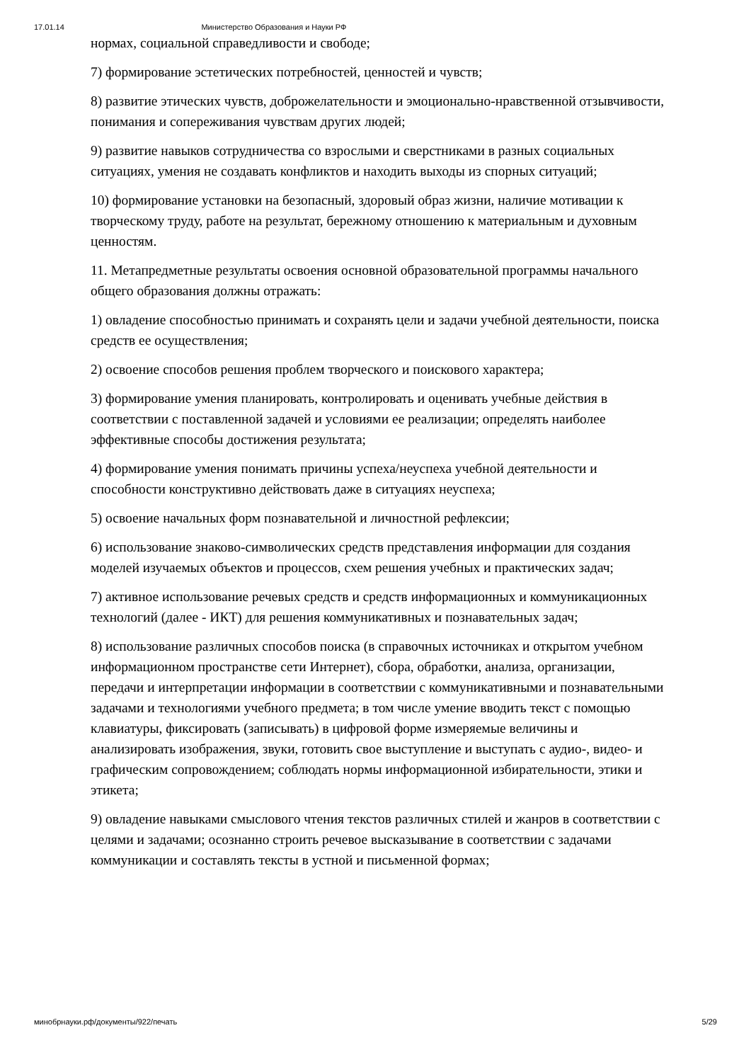17.01.14 Министерство Образования и Науки РФ
нормах, социальной справедливости и свободе;
7) формирование эстетических потребностей, ценностей и чувств;
8) развитие этических чувств, доброжелательности и эмоционально-нравственной отзывчивости, понимания и сопереживания чувствам других людей;
9) развитие навыков сотрудничества со взрослыми и сверстниками в разных социальных ситуациях, умения не создавать конфликтов и находить выходы из спорных ситуаций;
10) формирование установки на безопасный, здоровый образ жизни, наличие мотивации к творческому труду, работе на результат, бережному отношению к материальным и духовным ценностям.
11. Метапредметные результаты освоения основной образовательной программы начального общего образования должны отражать:
1) овладение способностью принимать и сохранять цели и задачи учебной деятельности, поиска средств ее осуществления;
2) освоение способов решения проблем творческого и поискового характера;
3) формирование умения планировать, контролировать и оценивать учебные действия в соответствии с поставленной задачей и условиями ее реализации; определять наиболее эффективные способы достижения результата;
4) формирование умения понимать причины успеха/неуспеха учебной деятельности и способности конструктивно действовать даже в ситуациях неуспеха;
5) освоение начальных форм познавательной и личностной рефлексии;
6) использование знаково-символических средств представления информации для создания моделей изучаемых объектов и процессов, схем решения учебных и практических задач;
7) активное использование речевых средств и средств информационных и коммуникационных технологий (далее - ИКТ) для решения коммуникативных и познавательных задач;
8) использование различных способов поиска (в справочных источниках и открытом учебном информационном пространстве сети Интернет), сбора, обработки, анализа, организации, передачи и интерпретации информации в соответствии с коммуникативными и познавательными задачами и технологиями учебного предмета; в том числе умение вводить текст с помощью клавиатуры, фиксировать (записывать) в цифровой форме измеряемые величины и анализировать изображения, звуки, готовить свое выступление и выступать с аудио-, видео- и графическим сопровождением; соблюдать нормы информационной избирательности, этики и этикета;
9) овладение навыками смыслового чтения текстов различных стилей и жанров в соответствии с целями и задачами; осознанно строить речевое высказывание в соответствии с задачами коммуникации и составлять тексты в устной и письменной формах;
минобрнауки.рф/документы/922/печать 5/29